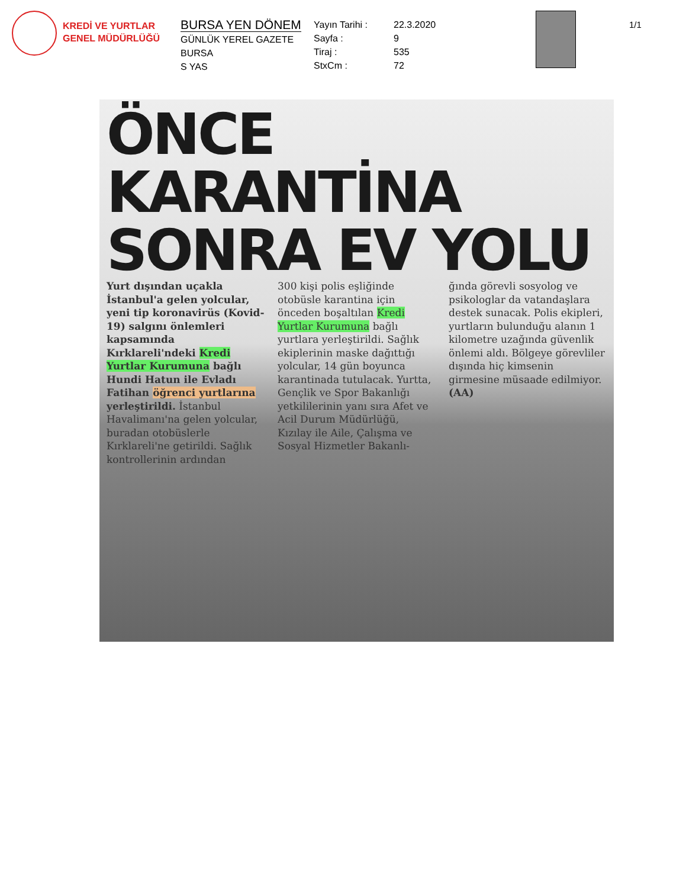KREDİ VE YURTLAR
GENEL MÜDÜRLÜĞÜ
BURSA YEN DÖNEM
GÜNLÜK YEREL GAZETE
BURSA
S YAS
Yayın Tarihi :
Sayfa :
Tiraj :
StxCm :
22.3.2020
9
535
72
1/1
ÖNCE KARANTİNA SONRA EV YOLU
Yurt dışından uçakla İstanbul'a gelen yolcular, yeni tip koronavirüs (Kovid-19) salgını önlemleri kapsamında Kırklareli'ndeki Kredi Yurtlar Kurumuna bağlı Hundi Hatun ile Evladı Fatihan öğrenci yurtlarına yerleştirildi. İstanbul Havalimanı'na gelen yolcular, buradan otobüslerle Kırklareli'ne getirildi. Sağlık kontrollerinin ardından
300 kişi polis eşliğinde otobüsle karantina için önceden boşaltılan Kredi Yurtlar Kurumuna bağlı yurtlara yerleştirildi. Sağlık ekiplerinin maske dağıttığı yolcular, 14 gün boyunca karantinada tutulacak. Yurtta, Gençlik ve Spor Bakanlığı yetkililerinin yanı sıra Afet ve Acil Durum Müdürlüğü, Kızılay ile Aile, Çalışma ve Sosyal Hizmetler Bakanlı-
ğında görevli sosyolog ve psikologlar da vatandaşlara destek sunacak. Polis ekipleri, yurtların bulunduğu alanın 1 kilometre uzağında güvenlik önlemi aldı. Bölgeye görevliler dışında hiç kimsenin girmesine müsaade edilmiyor. (AA)